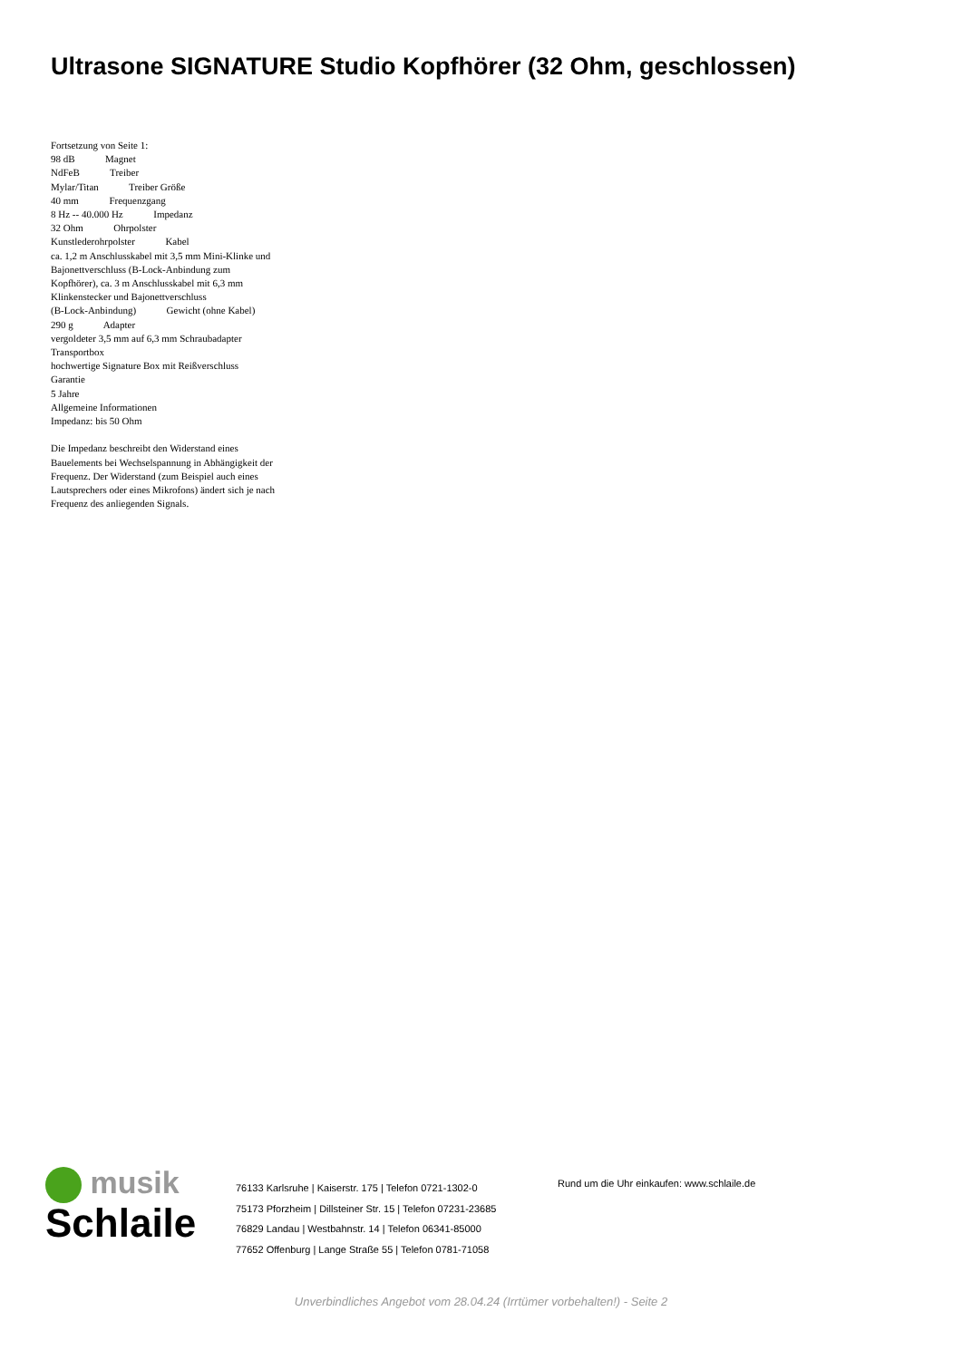Ultrasone SIGNATURE Studio Kopfhörer (32 Ohm, geschlossen)
Fortsetzung von Seite 1:
98 dB Magnet
NdFeB Treiber
Mylar/Titan Treiber Größe
40 mm Frequenzgang
8 Hz -- 40.000 Hz Impedanz
32 Ohm Ohrpolster
Kunstlederohrpolster Kabel
ca. 1,2 m Anschlusskabel mit 3,5 mm Mini-Klinke und Bajonettverschluss (B-Lock-Anbindung zum Kopfhörer), ca. 3 m Anschlusskabel mit 6,3 mm Klinkenstecker und Bajonettverschluss
(B-Lock-Anbindung) Gewicht (ohne Kabel)
290 g Adapter
vergoldeter 3,5 mm auf 6,3 mm Schraubadapter Transportbox
hochwertige Signature Box mit Reißverschluss Garantie
5 Jahre
Allgemeine Informationen
Impedanz: bis 50 Ohm
Die Impedanz beschreibt den Widerstand eines Bauelements bei Wechselspannung in Abhängigkeit der Frequenz. Der Widerstand (zum Beispiel auch eines Lautsprechers oder eines Mikrofons) ändert sich je nach Frequenz des anliegenden Signals.
musik
Schlaile
76133 Karlsruhe | Kaiserstr. 175 | Telefon 0721-1302-0
75173 Pforzheim | Dillsteiner Str. 15 | Telefon 07231-23685
76829 Landau | Westbahnstr. 14 | Telefon 06341-85000
77652 Offenburg | Lange Straße 55 | Telefon 0781-71058
Rund um die Uhr einkaufen: www.schlaile.de
Unverbindliches Angebot vom 28.04.24 (Irrtümer vorbehalten!) - Seite 2